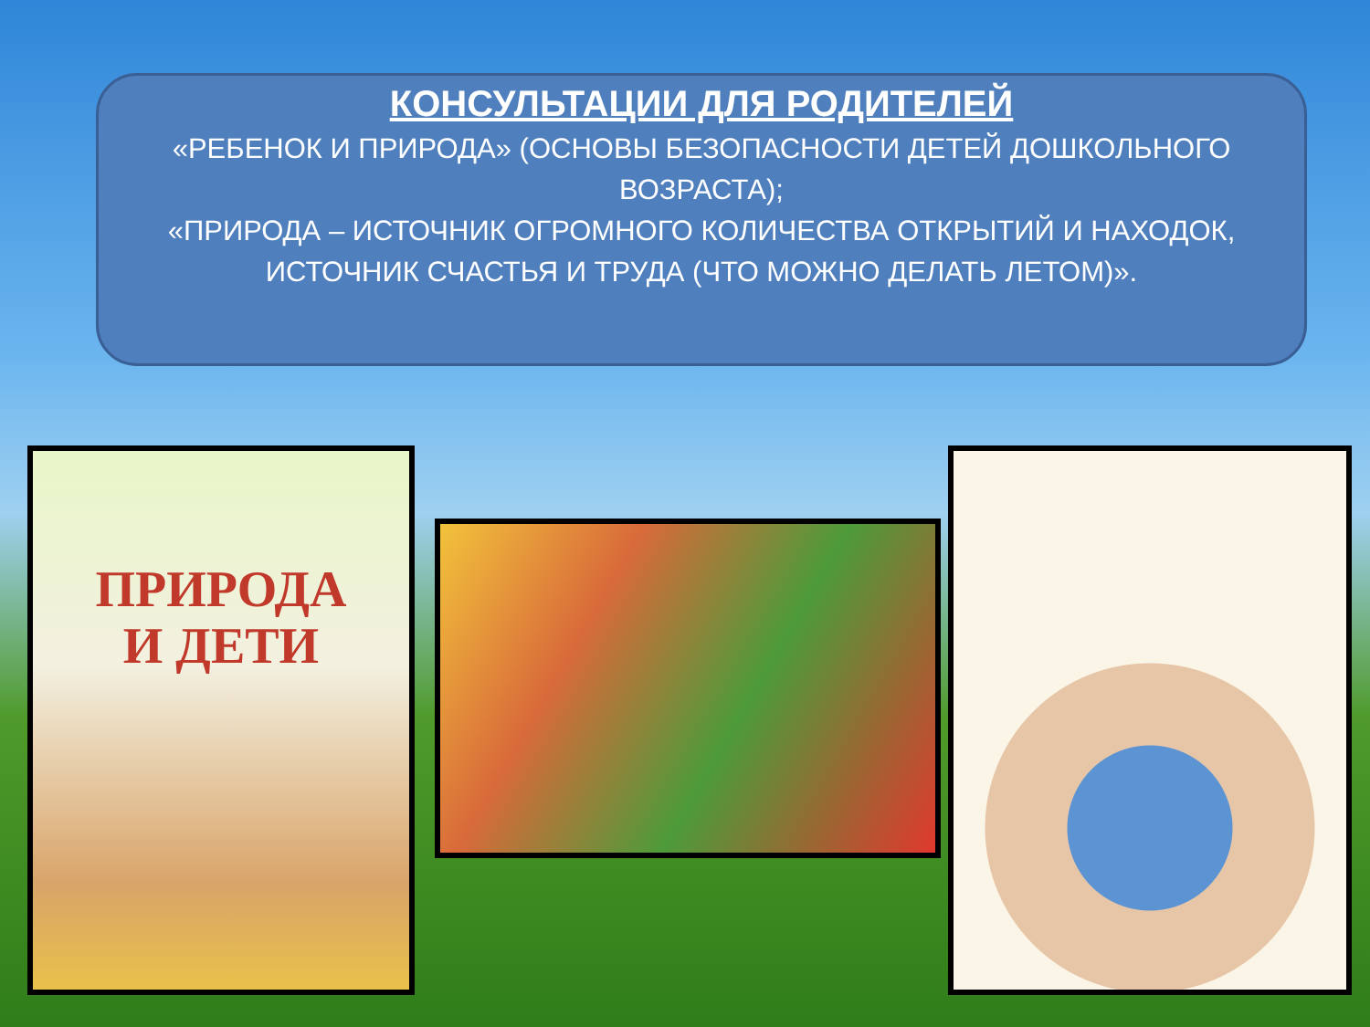КОНСУЛЬТАЦИИ ДЛЯ РОДИТЕЛЕЙ
«РЕБЕНОК И ПРИРОДА» (ОСНОВЫ БЕЗОПАСНОСТИ ДЕТЕЙ ДОШКОЛЬНОГО ВОЗРАСТА);
«ПРИРОДА – ИСТОЧНИК ОГРОМНОГО КОЛИЧЕСТВА ОТКРЫТИЙ И НАХОДОК, ИСТОЧНИК СЧАСТЬЯ И ТРУДА (ЧТО МОЖНО ДЕЛАТЬ ЛЕТОМ)».
ПРИРОДА
И ДЕТИ